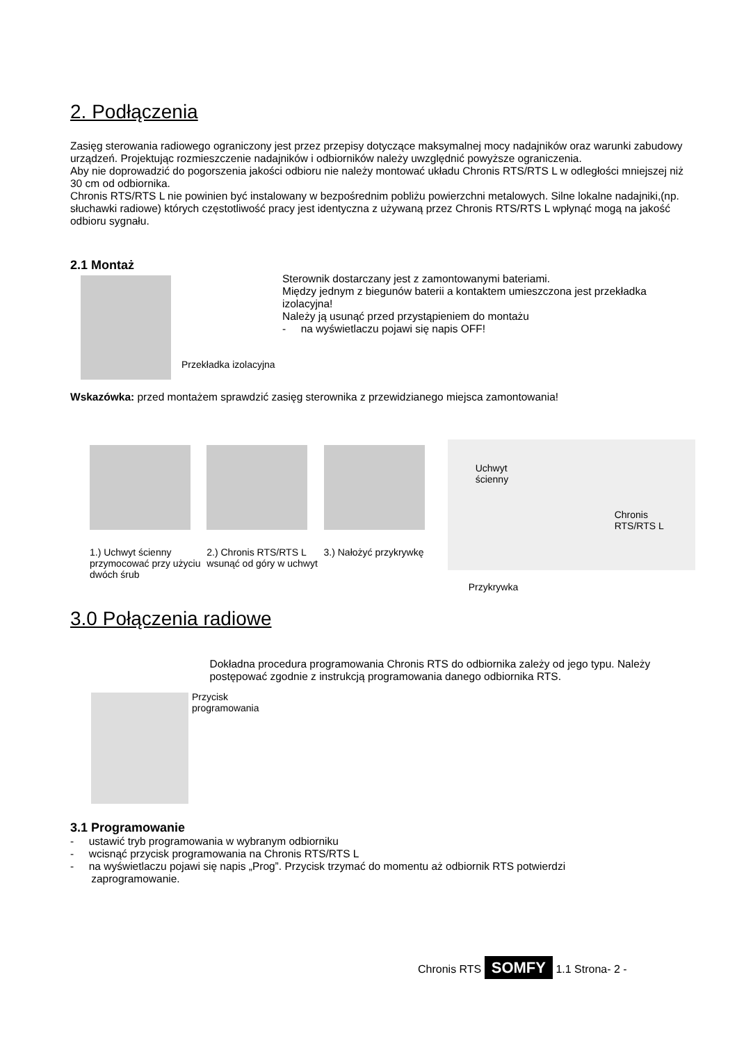2. Podłączenia
Zasięg sterowania radiowego ograniczony jest przez przepisy dotyczące maksymalnej mocy nadajników oraz warunki zabudowy urządzeń. Projektując rozmieszczenie nadajników i odbiorników należy uwzględnić powyższe ograniczenia.
Aby nie doprowadzić do pogorszenia jakości odbioru nie należy montować układu Chronis RTS/RTS L w odległości mniejszej niż 30 cm od odbiornika.
Chronis RTS/RTS L nie powinien być instalowany w bezpośrednim pobliżu powierzchni metalowych. Silne lokalne nadajniki,(np. słuchawki radiowe) których częstotliwość pracy jest identyczna z używaną przez Chronis RTS/RTS L wpłynąć mogą na jakość odbioru sygnału.
2.1 Montaż
Przekładka izolacyjna
Sterownik dostarczany jest z zamontowanymi bateriami.
Między jednym z biegunów baterii a kontaktem umieszczona jest przekładka izolacyjna!
Należy ją usunąć przed przystąpieniem do montażu
- na wyświetlaczu pojawi się napis OFF!
Wskazówka: przed montażem sprawdzić zasięg sterownika z przewidzianego miejsca zamontowania!
1.) Uchwyt ścienny przymocować przy użyciu dwóch śrub
2.) Chronis RTS/RTS L wsunąć od góry w uchwyt
3.) Nałożyć przykrywkę
Chronis
RTS/RTS L
Uchwyt
ścienny
Przykrywka
3.0 Połączenia radiowe
Przycisk
programowania
Dokładna procedura programowania Chronis RTS do odbiornika zależy od jego typu. Należy postępować zgodnie z instrukcją programowania danego odbiornika RTS.
3.1 Programowanie
- ustawić tryb programowania w wybranym odbiorniku
- wcisnąć przycisk programowania na Chronis RTS/RTS L
- na wyświetlaczu pojawi się napis „Prog”. Przycisk trzymać do momentu aż odbiornik RTS potwierdzi
zaprogramowanie.
Chronis RTS SOMFY 1.1 Strona- 2 -